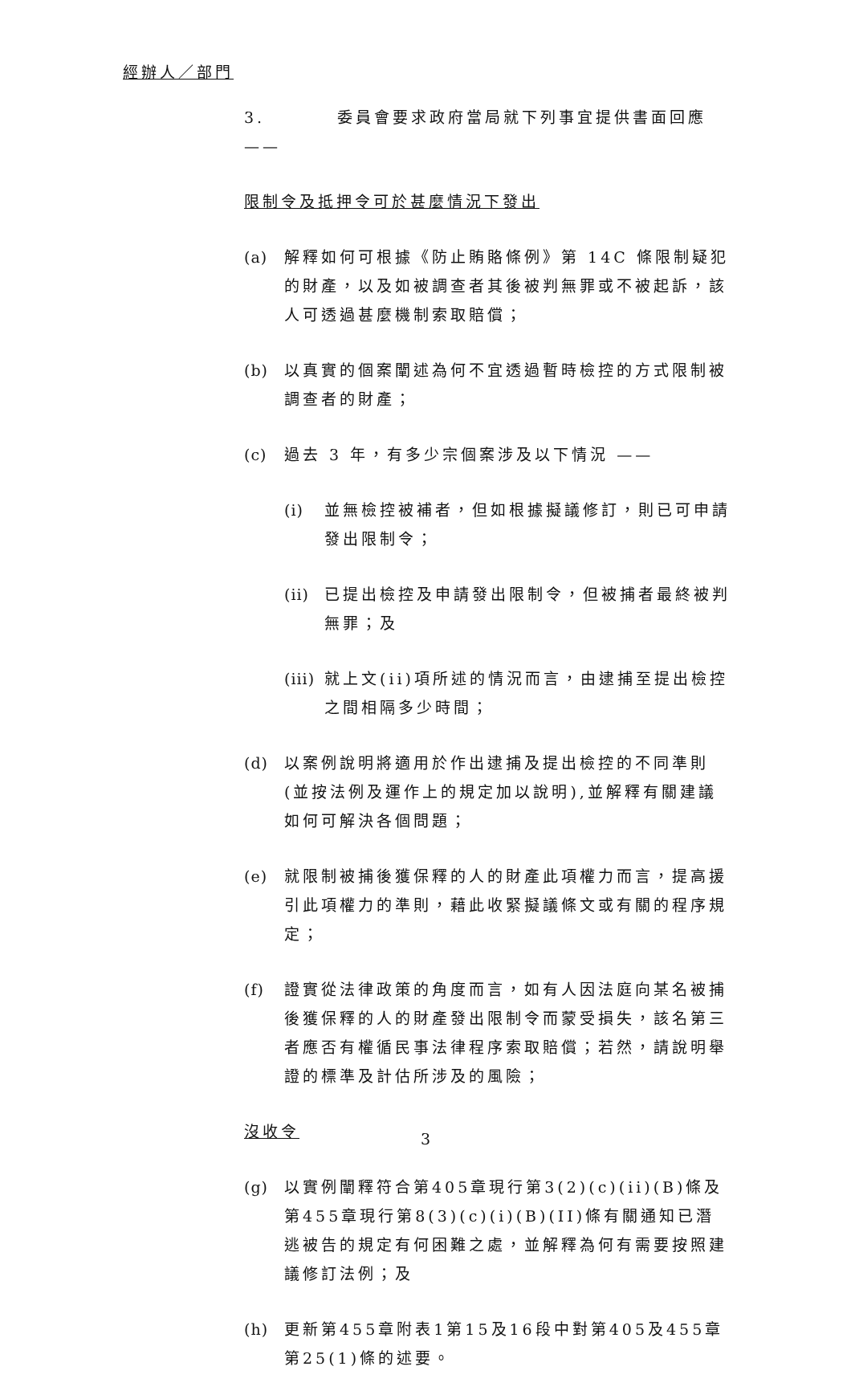經辦人／部門
3. 委員會要求政府當局就下列事宜提供書面回應 ——
限制令及抵押令可於甚麼情況下發出
(a) 解釋如何可根據《防止賄賂條例》第 14C 條限制疑犯的財產，以及如被調查者其後被判無罪或不被起訴，該人可透過甚麼機制索取賠償；
(b) 以真實的個案闡述為何不宜透過暫時檢控的方式限制被調查者的財產；
(c) 過去 3 年，有多少宗個案涉及以下情況 ——
(i) 並無檢控被補者，但如根據擬議修訂，則已可申請發出限制令；
(ii) 已提出檢控及申請發出限制令，但被捕者最終被判無罪；及
(iii) 就上文(ii)項所述的情況而言，由逮捕至提出檢控之間相隔多少時間；
(d) 以案例說明將適用於作出逮捕及提出檢控的不同準則(並按法例及運作上的規定加以說明),並解釋有關建議如何可解決各個問題；
(e) 就限制被捕後獲保釋的人的財產此項權力而言，提高援引此項權力的準則，藉此收緊擬議條文或有關的程序規定；
(f) 證實從法律政策的角度而言，如有人因法庭向某名被捕後獲保釋的人的財產發出限制令而蒙受損失，該名第三者應否有權循民事法律程序索取賠償；若然，請說明舉證的標準及計估所涉及的風險；
沒收令
(g) 以實例闡釋符合第405章現行第3(2)(c)(ii)(B)條及第455章現行第8(3)(c)(i)(B)(II)條有關通知已潛逃被告的規定有何困難之處，並解釋為何有需要按照建議修訂法例；及
(h) 更新第455章附表1第15及16段中對第405及455章第25(1)條的述要。
3